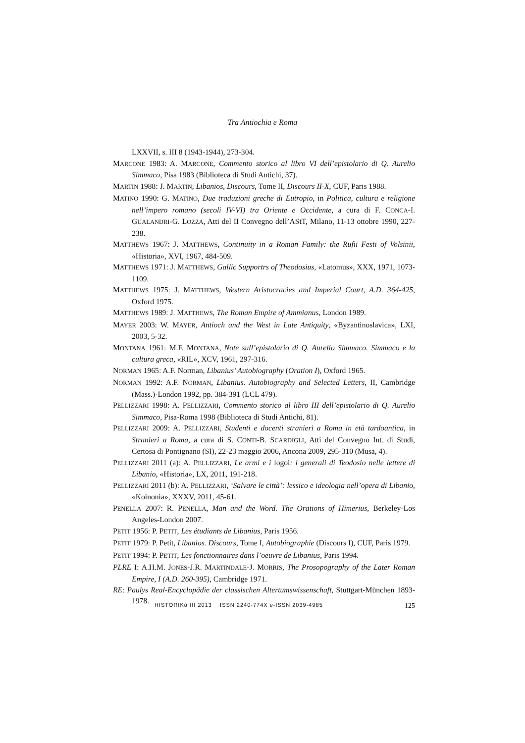Tra Antiochia e Roma
LXXVII, s. III 8 (1943-1944), 273-304.
MARCONE 1983: A. MARCONE, Commento storico al libro VI dell’epistolario di Q. Aurelio Simmaco, Pisa 1983 (Biblioteca di Studi Antichi, 37).
MARTIN 1988: J. MARTIN, Libanios, Discours, Tome II, Discours II-X, CUF, Paris 1988.
MATINO 1990: G. MATINO, Due traduzioni greche di Eutropio, in Politica, cultura e religione nell’impero romano (secoli IV-VI) tra Oriente e Occidente, a cura di F. CONCA-I. GUALANDRI-G. LOZZA, Atti del II Convegno dell’AStT, Milano, 11-13 ottobre 1990, 227-238.
MATTHEWS 1967: J. MATTHEWS, Continuity in a Roman Family: the Rufii Festi of Volsinii, «Historia», XVI, 1967, 484-509.
MATTHEWS 1971: J. MATTHEWS, Gallic Supportrs of Theodosius, «Latomus», XXX, 1971, 1073-1109.
MATTHEWS 1975: J. MATTHEWS, Western Aristocracies and Imperial Court, A.D. 364-425, Oxford 1975.
MATTHEWS 1989: J. MATTHEWS, The Roman Empire of Ammianus, London 1989.
MAYER 2003: W. MAYER, Antioch and the West in Late Antiquity, «Byzantinoslavica», LXI, 2003, 5-32.
MONTANA 1961: M.F. MONTANA, Note sull’epistolario di Q. Aurelio Simmaco. Simmaco e la cultura greca, «RIL», XCV, 1961, 297-316.
NORMAN 1965: A.F. Norman, Libanius’ Autobiography (Oration I), Oxford 1965.
NORMAN 1992: A.F. NORMAN, Libanius. Autobiography and Selected Letters, II, Cambridge (Mass.)-London 1992, pp. 384-391 (LCL 479).
PELLIZZARI 1998: A. PELLIZZARI, Commento storico al libro III dell’epistolario di Q. Aurelio Simmaco, Pisa-Roma 1998 (Biblioteca di Studi Antichi, 81).
PELLIZZARI 2009: A. PELLIZZARI, Studenti e docenti stranieri a Roma in età tardoantica, in Stranieri a Roma, a cura di S. CONTI-B. SCARDIGLI, Atti del Convegno Int. di Studi, Certosa di Pontignano (SI), 22-23 maggio 2006, Ancona 2009, 295-310 (Musa, 4).
PELLIZZARI 2011 (a): A. PELLIZZARI, Le armi e i logoi: i generali di Teodosio nelle lettere di Libanio, «Historia», LX, 2011, 191-218.
PELLIZZARI 2011 (b): A. PELLIZZARI, ‘Salvare le città’: lessico e ideologia nell’opera di Libanio, «Koinonia», XXXV, 2011, 45-61.
PENELLA 2007: R. PENELLA, Man and the Word. The Orations of Himerius, Berkeley-Los Angeles-London 2007.
PETIT 1956: P. PETIT, Les étudiants de Libanius, Paris 1956.
PETIT 1979: P. Petit, Libanios. Discours, Tome I, Autobiographie (Discours I), CUF, Paris 1979.
PETIT 1994: P. PETIT, Les fonctionnaires dans l’oeuvre de Libanius, Paris 1994.
PLRE I: A.H.M. JONES-J.R. MARTINDALE-J. MORRIS, The Prosopography of the Later Roman Empire, I (A.D. 260-395), Cambridge 1971.
RE: Paulys Real-Encyclopädie der classischen Altertumswissenschaft, Stuttgart-München 1893-1978.
HISTORIKά III 2013 ISSN 2240-774X e-ISSN 2039-4985 125